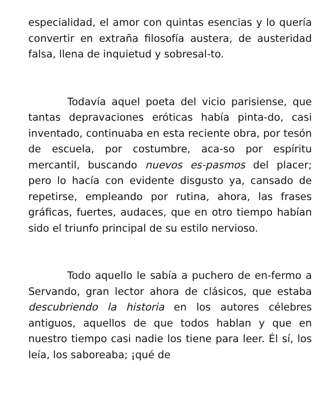especialidad, el amor con quintas esencias y lo quería convertir en extraña filosofía austera, de austeridad falsa, llena de inquietud y sobresal-to.
Todavía aquel poeta del vicio parisiense, que tantas depravaciones eróticas había pinta-do, casi inventado, continuaba en esta reciente obra, por tesón de escuela, por costumbre, aca-so por espíritu mercantil, buscando nuevos es-pasmos del placer; pero lo hacía con evidente disgusto ya, cansado de repetirse, empleando por rutina, ahora, las frases gráficas, fuertes, audaces, que en otro tiempo habían sido el triunfo principal de su estilo nervioso.
Todo aquello le sabía a puchero de en-fermo a Servando, gran lector ahora de clásicos, que estaba descubriendo la historia en los autores célebres antiguos, aquellos de que todos hablan y que en nuestro tiempo casi nadie los tiene para leer. Él sí, los leía, los saboreaba; ¡qué de